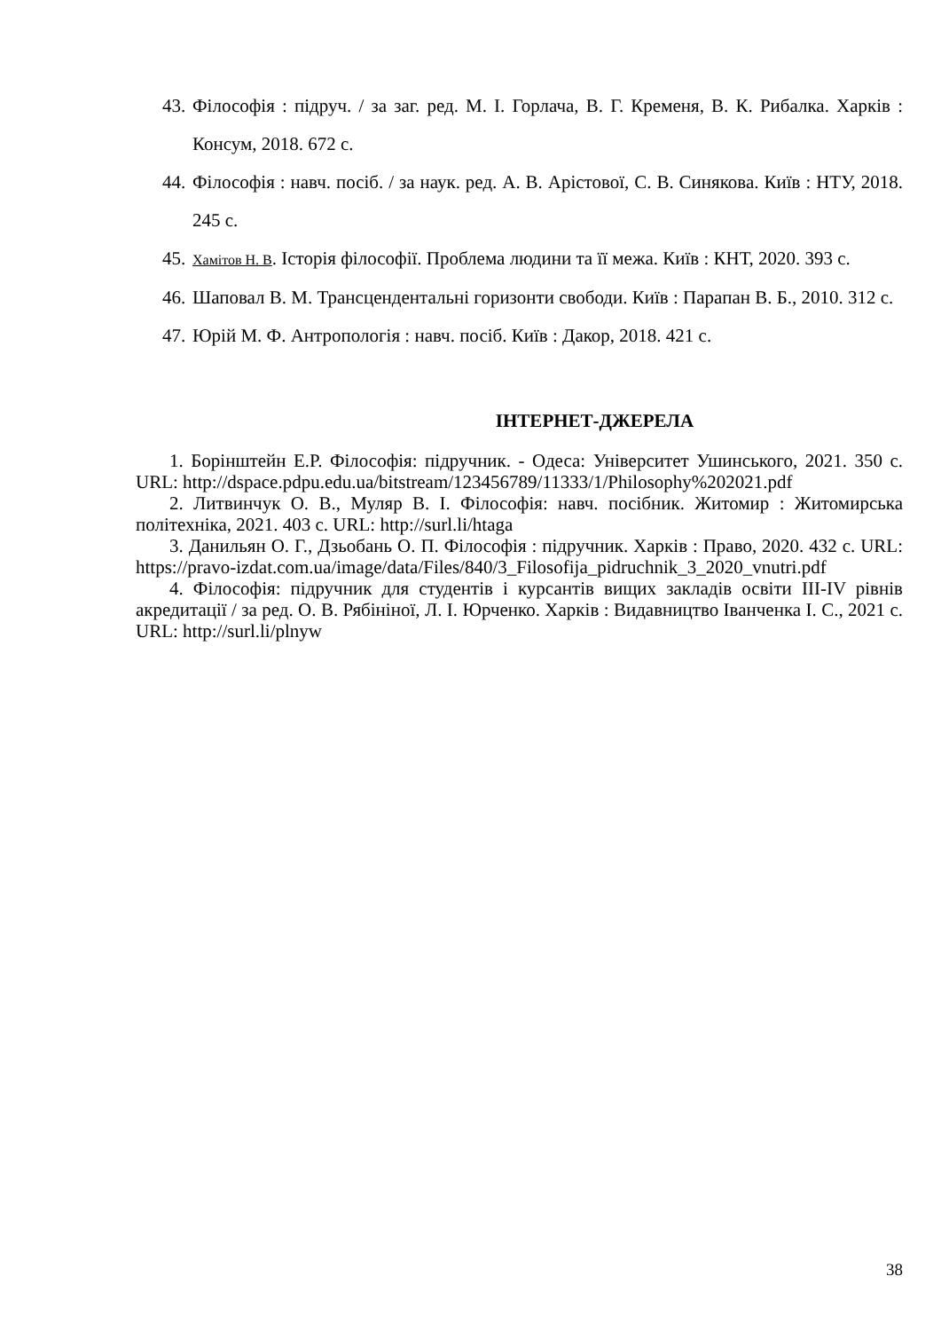43. Філософія : підруч. / за заг. ред. М. І. Горлача, В. Г. Кременя, В. К. Рибалка. Харків : Консум, 2018. 672 с.
44. Філософія : навч. посіб. / за наук. ред. А. В. Арістової, С. В. Синякова. Київ : НТУ, 2018. 245 с.
45. Хамітов Н. В. Історія філософії. Проблема людини та її межа. Київ : КНТ, 2020. 393 с.
46. Шаповал В. М. Трансцендентальні горизонти свободи. Київ : Парапан В. Б., 2010. 312 с.
47. Юрій М. Ф. Антропологія : навч. посіб. Київ : Дакор, 2018. 421 с.
ІНТЕРНЕТ-ДЖЕРЕЛА
1. Борінштейн Е.Р. Філософія: підручник. - Одеса: Університет Ушинського, 2021. 350 с. URL: http://dspace.pdpu.edu.ua/bitstream/123456789/11333/1/Philosophy%202021.pdf
2. Литвинчук О. В., Муляр В. І. Філософія: навч. посібник. Житомир : Житомирська політехніка, 2021. 403 с. URL: http://surl.li/htaga
3. Данильян О. Г., Дзьобань О. П. Філософія : підручник. Харків : Право, 2020. 432 с. URL: https://pravo-izdat.com.ua/image/data/Files/840/3_Filosofija_pidruchnik_3_2020_vnutri.pdf
4. Філософія: підручник для студентів і курсантів вищих закладів освіти III-IV рівнів акредитації / за ред. О. В. Рябініної, Л. І. Юрченко. Харків : Видавництво Іванченка І. С., 2021 с. URL: http://surl.li/plnyw
38